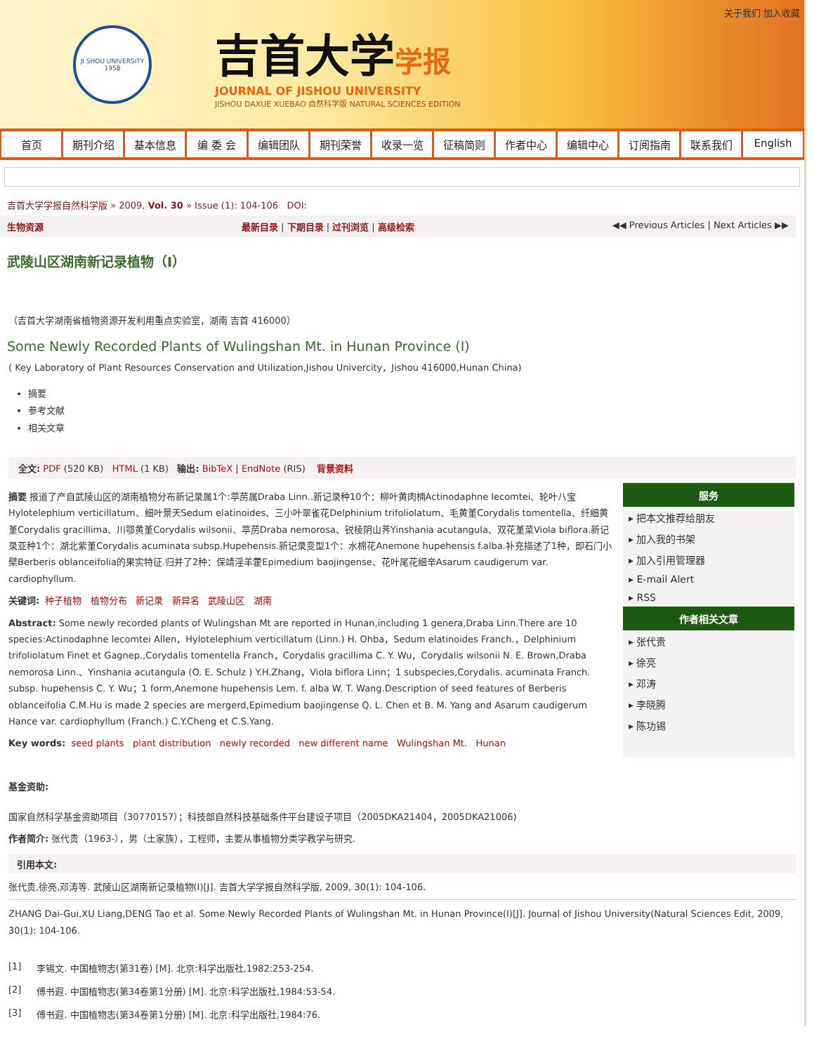关于我们 加入收藏
JI SHOU UNIVERSITY
1958
吉首大学学报
JOURNAL OF JISHOU UNIVERSITY
JISHOU DAXUE XUEBAO 自然科学版 NATURAL SCIENCES EDITION
首页 期刊介绍 基本信息 编 委 会 编辑团队 期刊荣誉 收录一览 征稿简则 作者中心 编辑中心 订阅指南 联系我们 English
吉首大学学报自然科学版 » 2009, Vol. 30 » Issue (1): 104-106 DOI:
生物资源 最新目录 | 下期目录 | 过刊浏览 | 高级检索 ◀◀ Previous Articles | Next Articles ▶▶
武陵山区湖南新记录植物（Ⅰ）
（吉首大学湖南省植物资源开发利用重点实验室，湖南 吉首 416000）
Some Newly Recorded Plants of Wulingshan Mt. in Hunan Province (I)
( Key Laboratory of Plant Resources Conservation and Utilization,Jishou Univercity，Jishou 416000,Hunan China)
摘要
参考文献
相关文章
全文: PDF (520 KB) HTML (1 KB) 输出: BibTeX | EndNote (RIS) 背景资料
摘要 报道了产自武陵山区的湖南植物分布新记录属1个:葶苈属Draba Linn..新记录种10个：柳叶黄肉楠Actinodaphne lecomtei、轮叶八宝Hylotelephium verticillatum、细叶景天Sedum elatinoides、三小叶翠雀花Delphinium trifoliolatum、毛黄堇Corydalis tomentella、纤细黄堇Corydalis gracillima、川鄂黄堇Corydalis wilsonii、葶苈Draba nemorosa、锐棱阴山荠Yinshania acutangula、双花堇菜Viola biflora.新记录亚种1个：湖北紫堇Corydalis acuminata subsp.Hupehensis.新记录变型1个：水棉花Anemone hupehensis f.alba.补充描述了1种，即石门小檗Berberis oblanceifolia的果实特征.归并了2种：保靖淫羊藿Epimedium baojingense、花叶尾花细辛Asarum caudigerum var. cardiophyllum.
关键词: 种子植物 植物分布 新记录 新异名 武陵山区 湖南
Abstract: Some newly recorded plants of Wulingshan Mt are reported in Hunan,including 1 genera,Draba Linn.There are 10 species:Actinodaphne lecomtei Allen，Hylotelephium verticillatum (Linn.) H. Ohba，Sedum elatinoides Franch.，Delphinium trifoliolatum Finet et Gagnep.,Corydalis tomentella Franch，Corydalis gracillima C. Y. Wu，Corydalis wilsonii N. E. Brown,Draba nemorosa Linn.、Yinshania acutangula (O. E. Schulz ) Y.H.Zhang，Viola biflora Linn；1 subspecies,Corydalis. acuminata Franch. subsp. hupehensis C. Y. Wu；1 form,Anemone hupehensis Lem. f. alba W. T. Wang.Description of seed features of Berberis oblanceifolia C.M.Hu is made 2 species are mergerd,Epimedium baojingense Q. L. Chen et B. M. Yang and Asarum caudigerum Hance var. cardiophyllum (Franch.) C.Y.Cheng et C.S.Yang.
Key words: seed plants plant distribution newly recorded new different name Wulingshan Mt. Hunan
服务
▸ 把本文推荐给朋友
▸ 加入我的书架
▸ 加入引用管理器
▸ E-mail Alert
▸ RSS
作者相关文章
▸ 张代贵
▸ 徐亮
▸ 邓涛
▸ 李晓腾
▸ 陈功锡
基金资助:
国家自然科学基金资助项目（30770157）；科技部自然科技基础条件平台建设子项目（2005DKA21404，2005DKA21006)
作者简介: 张代贵（1963-），男（土家族），工程师，主要从事植物分类学教学与研究.
引用本文:
张代贵,徐亮,邓涛等. 武陵山区湖南新记录植物(Ⅰ)[J]. 吉首大学学报自然科学版, 2009, 30(1): 104-106.
ZHANG Dai-Gui,XU Liang,DENG Tao et al. Some Newly Recorded Plants of Wulingshan Mt. in Hunan Province(I)[J]. Journal of Jishou University(Natural Sciences Edit, 2009, 30(1): 104-106.
| [1] | 李锡文. 中国植物志(第31卷) [M]. 北京:科学出版社,1982:253-254. |
| [2] | 傅书遐. 中国植物志(第34卷第1分册) [M]. 北京:科学出版社,1984:53-54. |
| [3] | 傅书遐. 中国植物志(第34卷第1分册) [M]. 北京:科学出版社,1984:76. |